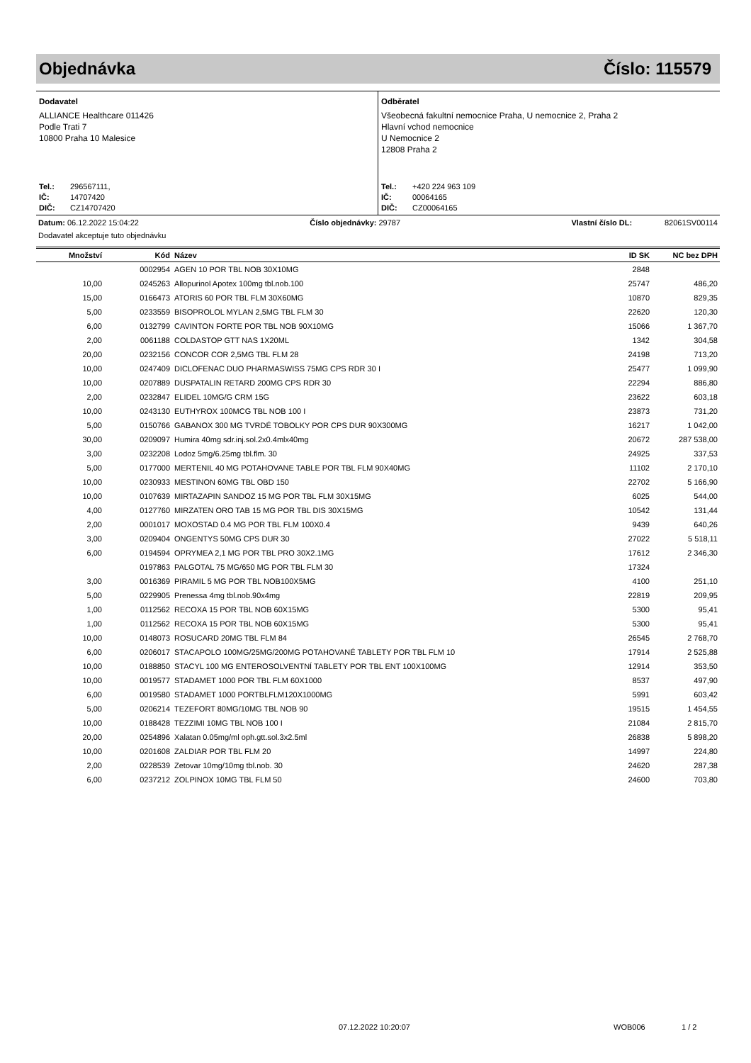Objednávka Číslo: 115579
Dodavatel
ALLIANCE Healthcare 011426
Podle Trati 7
10800 Praha 10 Malesice
Tel.: 296567111,
IČ: 14707420
DIČ: CZ14707420
Odběratel
Všeobecná fakultní nemocnice Praha, U nemocnice 2, Praha 2
Hlavní vchod nemocnice
U Nemocnice 2
12808 Praha 2
Tel.: +420 224 963 109
IČ: 00064165
DIČ: CZ00064165
Datum: 06.12.2022 15:04:22 Číslo objednávky: 29787 Vlastní číslo DL: 82061SV00114
Dodavatel akceptuje tuto objednávku
| Množství | Kód | Název | ID SK | NC bez DPH |
| --- | --- | --- | --- | --- |
| | 0002954 | AGEN 10 POR TBL NOB 30X10MG | 2848 | |
| 10,00 | 0245263 | Allopurinol Apotex 100mg tbl.nob.100 | 25747 | 486,20 |
| 15,00 | 0166473 | ATORIS 60 POR TBL FLM 30X60MG | 10870 | 829,35 |
| 5,00 | 0233559 | BISOPROLOL MYLAN 2,5MG TBL FLM 30 | 22620 | 120,30 |
| 6,00 | 0132799 | CAVINTON FORTE POR TBL NOB 90X10MG | 15066 | 1 367,70 |
| 2,00 | 0061188 | COLDASTOP GTT NAS 1X20ML | 1342 | 304,58 |
| 20,00 | 0232156 | CONCOR COR 2,5MG TBL FLM 28 | 24198 | 713,20 |
| 10,00 | 0247409 | DICLOFENAC DUO PHARMASWISS 75MG CPS RDR 30 I | 25477 | 1 099,90 |
| 10,00 | 0207889 | DUSPATALIN RETARD 200MG CPS RDR 30 | 22294 | 886,80 |
| 2,00 | 0232847 | ELIDEL 10MG/G CRM 15G | 23622 | 603,18 |
| 10,00 | 0243130 | EUTHYROX 100MCG TBL NOB 100 I | 23873 | 731,20 |
| 5,00 | 0150766 | GABANOX 300 MG TVRDÉ TOBOLKY POR CPS DUR 90X300MG | 16217 | 1 042,00 |
| 30,00 | 0209097 | Humira 40mg sdr.inj.sol.2x0.4mlx40mg | 20672 | 287 538,00 |
| 3,00 | 0232208 | Lodoz 5mg/6.25mg tbl.flm. 30 | 24925 | 337,53 |
| 5,00 | 0177000 | MERTENIL 40 MG POTAHOVANE TABLE POR TBL FLM 90X40MG | 11102 | 2 170,10 |
| 10,00 | 0230933 | MESTINON 60MG TBL OBD 150 | 22702 | 5 166,90 |
| 10,00 | 0107639 | MIRTAZAPIN SANDOZ 15 MG POR TBL FLM 30X15MG | 6025 | 544,00 |
| 4,00 | 0127760 | MIRZATEN ORO TAB 15 MG POR TBL DIS 30X15MG | 10542 | 131,44 |
| 2,00 | 0001017 | MOXOSTAD 0.4 MG POR TBL FLM 100X0.4 | 9439 | 640,26 |
| 3,00 | 0209404 | ONGENTYS 50MG CPS DUR 30 | 27022 | 5 518,11 |
| 6,00 | 0194594 | OPRYMEA 2,1 MG POR TBL PRO 30X2.1MG | 17612 | 2 346,30 |
| | 0197863 | PALGOTAL 75 MG/650 MG POR TBL FLM 30 | 17324 | |
| 3,00 | 0016369 | PIRAMIL 5 MG POR TBL NOB100X5MG | 4100 | 251,10 |
| 5,00 | 0229905 | Prenessa 4mg tbl.nob.90x4mg | 22819 | 209,95 |
| 1,00 | 0112562 | RECOXA 15 POR TBL NOB 60X15MG | 5300 | 95,41 |
| 1,00 | 0112562 | RECOXA 15 POR TBL NOB 60X15MG | 5300 | 95,41 |
| 10,00 | 0148073 | ROSUCARD 20MG TBL FLM 84 | 26545 | 2 768,70 |
| 6,00 | 0206017 | STACAPOLO 100MG/25MG/200MG POTAHOVANÉ TABLETY POR TBL FLM 10 | 17914 | 2 525,88 |
| 10,00 | 0188850 | STACYL 100 MG ENTEROSOLVENTNÍ TABLETY POR TBL ENT 100X100MG | 12914 | 353,50 |
| 10,00 | 0019577 | STADAMET 1000 POR TBL FLM 60X1000 | 8537 | 497,90 |
| 6,00 | 0019580 | STADAMET 1000 PORTBLFLM120X1000MG | 5991 | 603,42 |
| 5,00 | 0206214 | TEZEFORT 80MG/10MG TBL NOB 90 | 19515 | 1 454,55 |
| 10,00 | 0188428 | TEZZIMI 10MG TBL NOB 100 I | 21084 | 2 815,70 |
| 20,00 | 0254896 | Xalatan 0.05mg/ml oph.gtt.sol.3x2.5ml | 26838 | 5 898,20 |
| 10,00 | 0201608 | ZALDIAR POR TBL FLM 20 | 14997 | 224,80 |
| 2,00 | 0228539 | Zetovar 10mg/10mg tbl.nob. 30 | 24620 | 287,38 |
| 6,00 | 0237212 | ZOLPINOX 10MG TBL FLM 50 | 24600 | 703,80 |
07.12.2022 10:20:07 WOB006 1 / 2